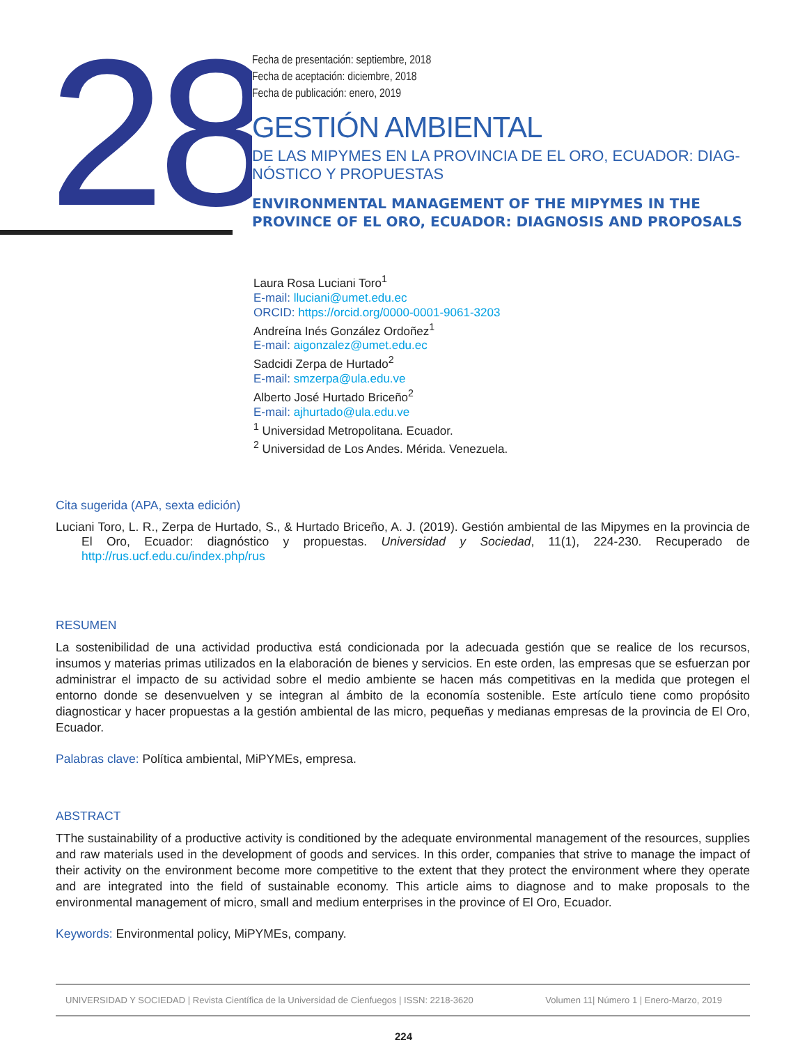28
Fecha de presentación: septiembre, 2018
Fecha de aceptación: diciembre, 2018
Fecha de publicación: enero, 2019
GESTIÓN AMBIENTAL
DE LAS MIPYMES EN LA PROVINCIA DE EL ORO, ECUADOR: DIAG-NÓSTICO Y PROPUESTAS
ENVIRONMENTAL MANAGEMENT OF THE MIPYMES IN THE PROVINCE OF EL ORO, ECUADOR: DIAGNOSIS AND PROPOSALS
Laura Rosa Luciani Toro<sup>1</sup>
E-mail: lluciani@umet.edu.ec
ORCID: https://orcid.org/0000-0001-9061-3203
Andreína Inés González Ordoñez<sup>1</sup>
E-mail: aigonzalez@umet.edu.ec
Sadcidi Zerpa de Hurtado<sup>2</sup>
E-mail: smzerpa@ula.edu.ve
Alberto José Hurtado Briceño<sup>2</sup>
E-mail: ajhurtado@ula.edu.ve
<sup>1</sup> Universidad Metropolitana. Ecuador.
<sup>2</sup> Universidad de Los Andes. Mérida. Venezuela.
Cita sugerida (APA, sexta edición)
Luciani Toro, L. R., Zerpa de Hurtado, S., & Hurtado Briceño, A. J. (2019). Gestión ambiental de las Mipymes en la provincia de El Oro, Ecuador: diagnóstico y propuestas. Universidad y Sociedad, 11(1), 224-230. Recuperado de http://rus.ucf.edu.cu/index.php/rus
RESUMEN
La sostenibilidad de una actividad productiva está condicionada por la adecuada gestión que se realice de los recursos, insumos y materias primas utilizados en la elaboración de bienes y servicios. En este orden, las empresas que se esfuerzan por administrar el impacto de su actividad sobre el medio ambiente se hacen más competitivas en la medida que protegen el entorno donde se desenvuelven y se integran al ámbito de la economía sostenible. Este artículo tiene como propósito diagnosticar y hacer propuestas a la gestión ambiental de las micro, pequeñas y medianas empresas de la provincia de El Oro, Ecuador.
Palabras clave: Política ambiental, MiPYMEs, empresa.
ABSTRACT
TThe sustainability of a productive activity is conditioned by the adequate environmental management of the resources, supplies and raw materials used in the development of goods and services. In this order, companies that strive to manage the impact of their activity on the environment become more competitive to the extent that they protect the environment where they operate and are integrated into the field of sustainable economy. This article aims to diagnose and to make proposals to the environmental management of micro, small and medium enterprises in the province of El Oro, Ecuador.
Keywords: Environmental policy, MiPYMEs, company.
UNIVERSIDAD Y SOCIEDAD | Revista Científica de la Universidad de Cienfuegos | ISSN: 2218-3620 Volumen 11| Número 1 | Enero-Marzo, 2019
224